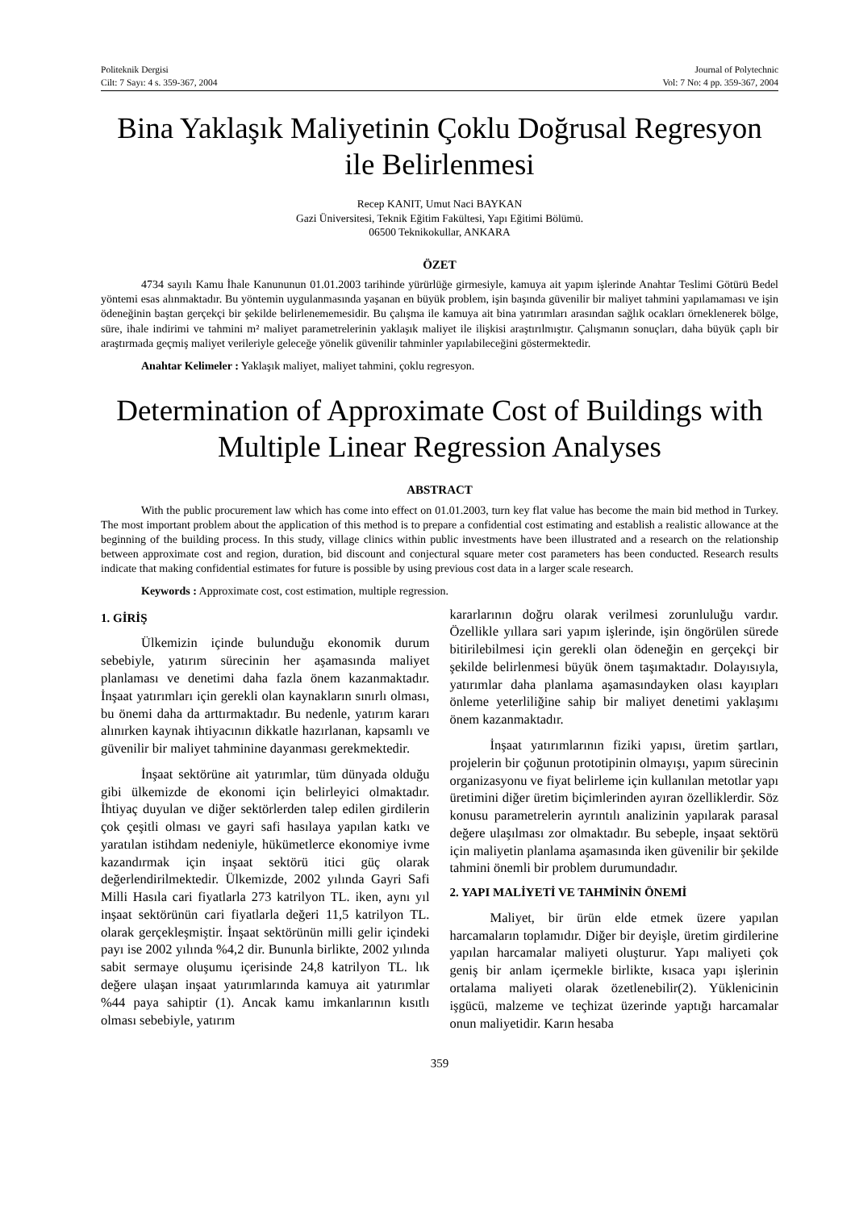Politeknik Dergisi
Cilt: 7 Sayı: 4 s. 359-367, 2004
Journal of Polytechnic
Vol: 7 No: 4 pp. 359-367, 2004
Bina Yaklaşık Maliyetinin Çoklu Doğrusal Regresyon ile Belirlenmesi
Recep KANIT, Umut Naci BAYKAN
Gazi Üniversitesi, Teknik Eğitim Fakültesi, Yapı Eğitimi Bölümü.
06500 Teknikokullar, ANKARA
ÖZET
4734 sayılı Kamu İhale Kanununun 01.01.2003 tarihinde yürürlüğe girmesiyle, kamuya ait yapım işlerinde Anahtar Teslimi Götürü Bedel yöntemi esas alınmaktadır. Bu yöntemin uygulanmasında yaşanan en büyük problem, işin başında güvenilir bir maliyet tahmini yapılamaması ve işin ödeneğinin baştan gerçekçi bir şekilde belirlenememesidir. Bu çalışma ile kamuya ait bina yatırımları arasından sağlık ocakları örneklenerek bölge, süre, ihale indirimi ve tahmini m² maliyet parametrelerinin yaklaşık maliyet ile ilişkisi araştırılmıştır. Çalışmanın sonuçları, daha büyük çaplı bir araştırmada geçmiş maliyet verileriyle geleceğe yönelik güvenilir tahminler yapılabileceğini göstermektedir.
Anahtar Kelimeler : Yaklaşık maliyet, maliyet tahmini, çoklu regresyon.
Determination of Approximate Cost of Buildings with Multiple Linear Regression Analyses
ABSTRACT
With the public procurement law which has come into effect on 01.01.2003, turn key flat value has become the main bid method in Turkey. The most important problem about the application of this method is to prepare a confidential cost estimating and establish a realistic allowance at the beginning of the building process. In this study, village clinics within public investments have been illustrated and a research on the relationship between approximate cost and region, duration, bid discount and conjectural square meter cost parameters has been conducted. Research results indicate that making confidential estimates for future is possible by using previous cost data in a larger scale research.
Keywords : Approximate cost, cost estimation, multiple regression.
1. GİRİŞ
Ülkemizin içinde bulunduğu ekonomik durum sebebiyle, yatırım sürecinin her aşamasında maliyet planlaması ve denetimi daha fazla önem kazanmaktadır. İnşaat yatırımları için gerekli olan kaynakların sınırlı olması, bu önemi daha da arttırmaktadır. Bu nedenle, yatırım kararı alınırken kaynak ihtiyacının dikkatle hazırlanan, kapsamlı ve güvenilir bir maliyet tahminine dayanması gerekmektedir.
İnşaat sektörüne ait yatırımlar, tüm dünyada olduğu gibi ülkemizde de ekonomi için belirleyici olmaktadır. İhtiyaç duyulan ve diğer sektörlerden talep edilen girdilerin çok çeşitli olması ve gayri safi hasılaya yapılan katkı ve yaratılan istihdam nedeniyle, hükümetlerce ekonomiye ivme kazandırmak için inşaat sektörü itici güç olarak değerlendirilmektedir. Ülkemizde, 2002 yılında Gayri Safi Milli Hasıla cari fiyatlarla 273 katrilyon TL. iken, aynı yıl inşaat sektörünün cari fiyatlarla değeri 11,5 katrilyon TL. olarak gerçekleşmiştir. İnşaat sektörünün milli gelir içindeki payı ise 2002 yılında %4,2 dir. Bununla birlikte, 2002 yılında sabit sermaye oluşumu içerisinde 24,8 katrilyon TL. lık değere ulaşan inşaat yatırımlarında kamuya ait yatırımlar %44 paya sahiptir (1). Ancak kamu imkanlarının kısıtlı olması sebebiyle, yatırım
kararlarının doğru olarak verilmesi zorunluluğu vardır. Özellikle yıllara sari yapım işlerinde, işin öngörülen sürede bitirilebilmesi için gerekli olan ödeneğin en gerçekçi bir şekilde belirlenmesi büyük önem taşımaktadır. Dolayısıyla, yatırımlar daha planlama aşamasındayken olası kayıpları önleme yeterliliğine sahip bir maliyet denetimi yaklaşımı önem kazanmaktadır.
İnşaat yatırımlarının fiziki yapısı, üretim şartları, projelerin bir çoğunun prototipinin olmayışı, yapım sürecinin organizasyonu ve fiyat belirleme için kullanılan metotlar yapı üretimini diğer üretim biçimlerinden ayıran özelliklerdir. Söz konusu parametrelerin ayrıntılı analizinin yapılarak parasal değere ulaşılması zor olmaktadır. Bu sebeple, inşaat sektörü için maliyetin planlama aşamasında iken güvenilir bir şekilde tahmini önemli bir problem durumundadır.
2. YAPI MALİYETİ VE TAHMİNİN ÖNEMİ
Maliyet, bir ürün elde etmek üzere yapılan harcamaların toplamıdır. Diğer bir deyişle, üretim girdilerine yapılan harcamalar maliyeti oluşturur. Yapı maliyeti çok geniş bir anlam içermekle birlikte, kısaca yapı işlerinin ortalama maliyeti olarak özetlenebilir(2). Yüklenicinin işgücü, malzeme ve teçhizat üzerinde yaptığı harcamalar onun maliyetidir. Karın hesaba
359